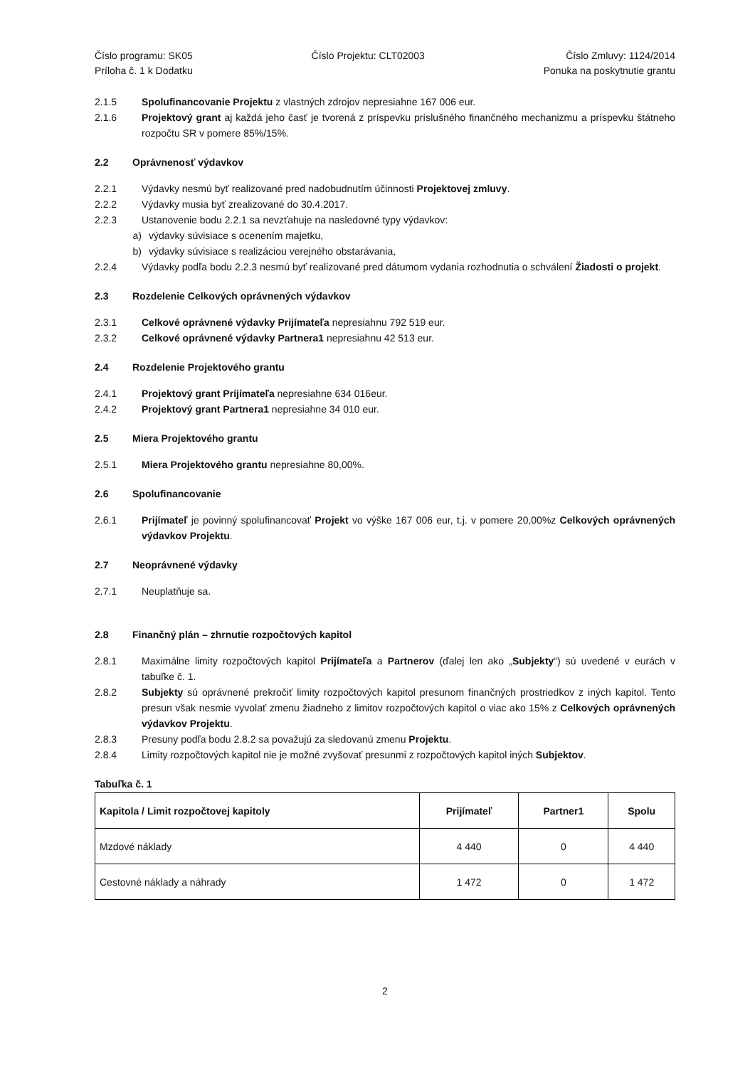Číslo programu: SK05
Príloha č. 1 k Dodatku
Číslo Projektu: CLT02003 Číslo Zmluvy: 1124/2014
Ponuka na poskytnutie grantu
2.1.5 Spolufinancovanie Projektu z vlastných zdrojov nepresiahne 167 006 eur.
2.1.6 Projektový grant aj každá jeho časť je tvorená z príspevku príslušného finančného mechanizmu a príspevku štátneho rozpočtu SR v pomere 85%/15%.
2.2 Oprávnenosť výdavkov
2.2.1 Výdavky nesmú byť realizované pred nadobudnutím účinnosti Projektovej zmluvy.
2.2.2 Výdavky musia byť zrealizované do 30.4.2017.
2.2.3 Ustanovenie bodu 2.2.1 sa nevzťahuje na nasledovné typy výdavkov:
a) výdavky súvisiace s ocenením majetku,
b) výdavky súvisiace s realizáciou verejného obstarávania,
2.2.4 Výdavky podľa bodu 2.2.3 nesmú byť realizované pred dátumom vydania rozhodnutia o schválení Žiadosti o projekt.
2.3 Rozdelenie Celkových oprávnených výdavkov
2.3.1 Celkové oprávnené výdavky Prijímateľa nepresiahnu 792 519 eur.
2.3.2 Celkové oprávnené výdavky Partnera1 nepresiahnu 42 513 eur.
2.4 Rozdelenie Projektového grantu
2.4.1 Projektový grant Prijímateľa nepresiahne 634 016eur.
2.4.2 Projektový grant Partnera1 nepresiahne 34 010 eur.
2.5 Miera Projektového grantu
2.5.1 Miera Projektového grantu nepresiahne 80,00%.
2.6 Spolufinancovanie
2.6.1 Prijímateľ je povinný spolufinancovať Projekt vo výške 167 006 eur, t.j. v pomere 20,00%z Celkových oprávnených výdavkov Projektu.
2.7 Neoprávnené výdavky
2.7.1 Neuplatňuje sa.
2.8 Finančný plán – zhrnutie rozpočtových kapitol
2.8.1 Maximálne limity rozpočtových kapitol Prijímateľa a Partnerov (ďalej len ako „Subjekty“) sú uvedené v eurách v tabuľke č. 1.
2.8.2 Subjekty sú oprávnené prekročiť limity rozpočtových kapitol presunom finančných prostriedkov z iných kapitol. Tento presun však nesmie vyvolať zmenu žiadneho z limitov rozpočtových kapitol o viac ako 15% z Celkových oprávnených výdavkov Projektu.
2.8.3 Presuny podľa bodu 2.8.2 sa považujú za sledovanú zmenu Projektu.
2.8.4 Limity rozpočtových kapitol nie je možné zvyšovať presunmi z rozpočtových kapitol iných Subjektov.
Tabuľka č. 1
| Kapitola / Limit rozpočtovej kapitoly | Prijímateľ | Partner1 | Spolu |
| --- | --- | --- | --- |
| Mzdové náklady | 4 440 | 0 | 4 440 |
| Cestovné náklady a náhrady | 1 472 | 0 | 1 472 |
2